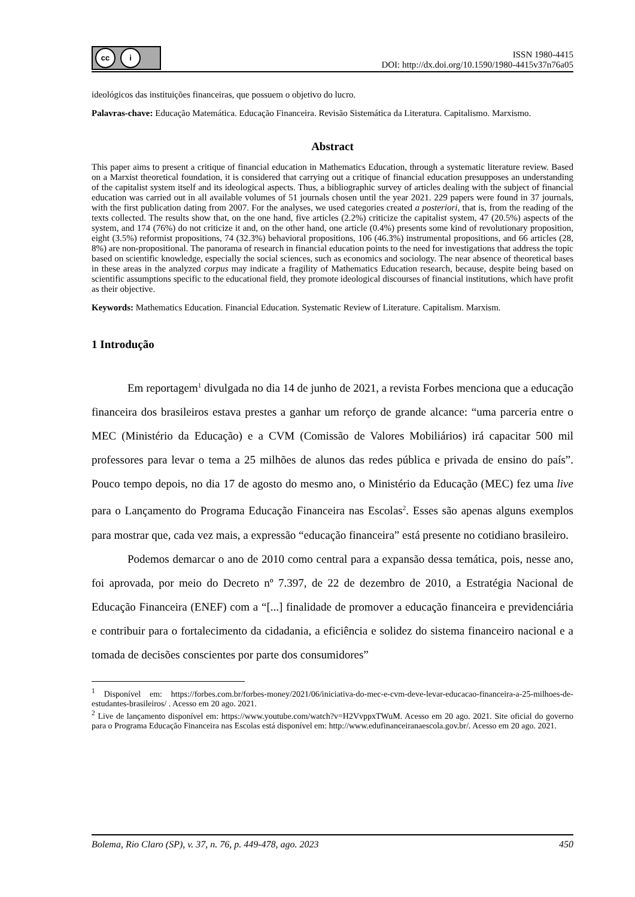cc i
ISSN 1980-4415
DOI: http://dx.doi.org/10.1590/1980-4415v37n76a05
ideológicos das instituições financeiras, que possuem o objetivo do lucro.
Palavras-chave: Educação Matemática. Educação Financeira. Revisão Sistemática da Literatura. Capitalismo. Marxismo.
Abstract
This paper aims to present a critique of financial education in Mathematics Education, through a systematic literature review. Based on a Marxist theoretical foundation, it is considered that carrying out a critique of financial education presupposes an understanding of the capitalist system itself and its ideological aspects. Thus, a bibliographic survey of articles dealing with the subject of financial education was carried out in all available volumes of 51 journals chosen until the year 2021. 229 papers were found in 37 journals, with the first publication dating from 2007. For the analyses, we used categories created a posteriori, that is, from the reading of the texts collected. The results show that, on the one hand, five articles (2.2%) criticize the capitalist system, 47 (20.5%) aspects of the system, and 174 (76%) do not criticize it and, on the other hand, one article (0.4%) presents some kind of revolutionary proposition, eight (3.5%) reformist propositions, 74 (32.3%) behavioral propositions, 106 (46.3%) instrumental propositions, and 66 articles (28, 8%) are non-propositional. The panorama of research in financial education points to the need for investigations that address the topic based on scientific knowledge, especially the social sciences, such as economics and sociology. The near absence of theoretical bases in these areas in the analyzed corpus may indicate a fragility of Mathematics Education research, because, despite being based on scientific assumptions specific to the educational field, they promote ideological discourses of financial institutions, which have profit as their objective.
Keywords: Mathematics Education. Financial Education. Systematic Review of Literature. Capitalism. Marxism.
1 Introdução
Em reportagem<sup>1</sup> divulgada no dia 14 de junho de 2021, a revista Forbes menciona que a educação financeira dos brasileiros estava prestes a ganhar um reforço de grande alcance: “uma parceria entre o MEC (Ministério da Educação) e a CVM (Comissão de Valores Mobiliários) irá capacitar 500 mil professores para levar o tema a 25 milhões de alunos das redes pública e privada de ensino do país”. Pouco tempo depois, no dia 17 de agosto do mesmo ano, o Ministério da Educação (MEC) fez uma live para o Lançamento do Programa Educação Financeira nas Escolas<sup>2</sup>. Esses são apenas alguns exemplos para mostrar que, cada vez mais, a expressão “educação financeira” está presente no cotidiano brasileiro.
Podemos demarcar o ano de 2010 como central para a expansão dessa temática, pois, nesse ano, foi aprovada, por meio do Decreto nº 7.397, de 22 de dezembro de 2010, a Estratégia Nacional de Educação Financeira (ENEF) com a “[...] finalidade de promover a educação financeira e previdenciária e contribuir para o fortalecimento da cidadania, a eficiência e solidez do sistema financeiro nacional e a tomada de decisões conscientes por parte dos consumidores”
<sup>1</sup> Disponível em: https://forbes.com.br/forbes-money/2021/06/iniciativa-do-mec-e-cvm-deve-levar-educacao-financeira-a-25-milhoes-de-estudantes-brasileiros/ . Acesso em 20 ago. 2021.
<sup>2</sup> Live de lançamento disponível em: https://www.youtube.com/watch?v=H2VvppxTWuM. Acesso em 20 ago. 2021. Site oficial do governo para o Programa Educação Financeira nas Escolas está disponível em: http://www.edufinanceiranaescola.gov.br/. Acesso em 20 ago. 2021.
Bolema, Rio Claro (SP), v. 37, n. 76, p. 449-478, ago. 2023 450